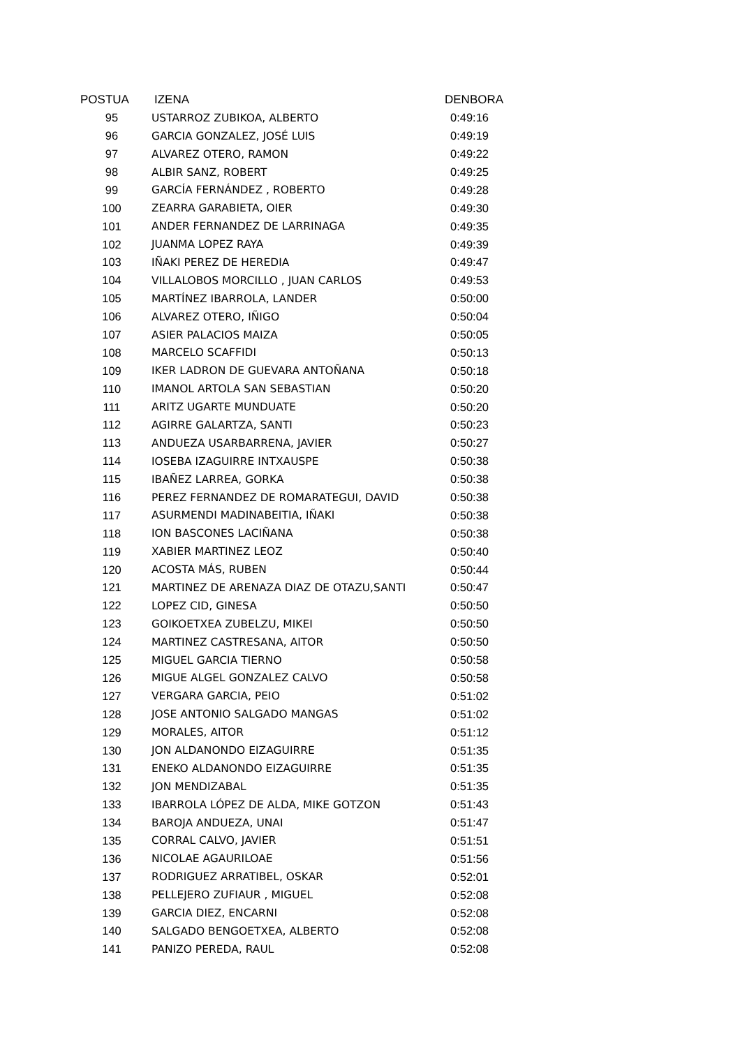| POSTUA | IZENA | DENBORA |
| --- | --- | --- |
| 95 | USTARROZ ZUBIKOA, ALBERTO | 0:49:16 |
| 96 | GARCIA GONZALEZ, JOSÉ LUIS | 0:49:19 |
| 97 | ALVAREZ OTERO, RAMON | 0:49:22 |
| 98 | ALBIR SANZ, ROBERT | 0:49:25 |
| 99 | GARCÍA FERNÁNDEZ , ROBERTO | 0:49:28 |
| 100 | ZEARRA GARABIETA, OIER | 0:49:30 |
| 101 | ANDER FERNANDEZ DE LARRINAGA | 0:49:35 |
| 102 | JUANMA LOPEZ RAYA | 0:49:39 |
| 103 | IÑAKI PEREZ DE HEREDIA | 0:49:47 |
| 104 | VILLALOBOS MORCILLO , JUAN CARLOS | 0:49:53 |
| 105 | MARTÍNEZ IBARROLA, LANDER | 0:50:00 |
| 106 | ALVAREZ OTERO, IÑIGO | 0:50:04 |
| 107 | ASIER PALACIOS MAIZA | 0:50:05 |
| 108 | MARCELO SCAFFIDI | 0:50:13 |
| 109 | IKER LADRON DE GUEVARA ANTOÑANA | 0:50:18 |
| 110 | IMANOL ARTOLA SAN SEBASTIAN | 0:50:20 |
| 111 | ARITZ UGARTE MUNDUATE | 0:50:20 |
| 112 | AGIRRE GALARTZA, SANTI | 0:50:23 |
| 113 | ANDUEZA USARBARRENA, JAVIER | 0:50:27 |
| 114 | IOSEBA IZAGUIRRE INTXAUSPE | 0:50:38 |
| 115 | IBAÑEZ LARREA, GORKA | 0:50:38 |
| 116 | PEREZ FERNANDEZ DE ROMARATEGUI, DAVID | 0:50:38 |
| 117 | ASURMENDI MADINABEITIA, IÑAKI | 0:50:38 |
| 118 | ION BASCONES LACIÑANA | 0:50:38 |
| 119 | XABIER MARTINEZ LEOZ | 0:50:40 |
| 120 | ACOSTA MÁS, RUBEN | 0:50:44 |
| 121 | MARTINEZ DE ARENAZA DIAZ DE OTAZU,SANTI | 0:50:47 |
| 122 | LOPEZ CID, GINESA | 0:50:50 |
| 123 | GOIKOETXEA ZUBELZU, MIKEI | 0:50:50 |
| 124 | MARTINEZ CASTRESANA, AITOR | 0:50:50 |
| 125 | MIGUEL GARCIA TIERNO | 0:50:58 |
| 126 | MIGUE ALGEL GONZALEZ CALVO | 0:50:58 |
| 127 | VERGARA GARCIA, PEIO | 0:51:02 |
| 128 | JOSE ANTONIO SALGADO MANGAS | 0:51:02 |
| 129 | MORALES, AITOR | 0:51:12 |
| 130 | JON ALDANONDO EIZAGUIRRE | 0:51:35 |
| 131 | ENEKO ALDANONDO EIZAGUIRRE | 0:51:35 |
| 132 | JON MENDIZABAL | 0:51:35 |
| 133 | IBARROLA LÓPEZ DE ALDA, MIKE GOTZON | 0:51:43 |
| 134 | BAROJA ANDUEZA, UNAI | 0:51:47 |
| 135 | CORRAL CALVO, JAVIER | 0:51:51 |
| 136 | NICOLAE AGAURILOAE | 0:51:56 |
| 137 | RODRIGUEZ ARRATIBEL, OSKAR | 0:52:01 |
| 138 | PELLEJERO ZUFIAUR , MIGUEL | 0:52:08 |
| 139 | GARCIA DIEZ, ENCARNI | 0:52:08 |
| 140 | SALGADO BENGOETXEA, ALBERTO | 0:52:08 |
| 141 | PANIZO PEREDA, RAUL | 0:52:08 |